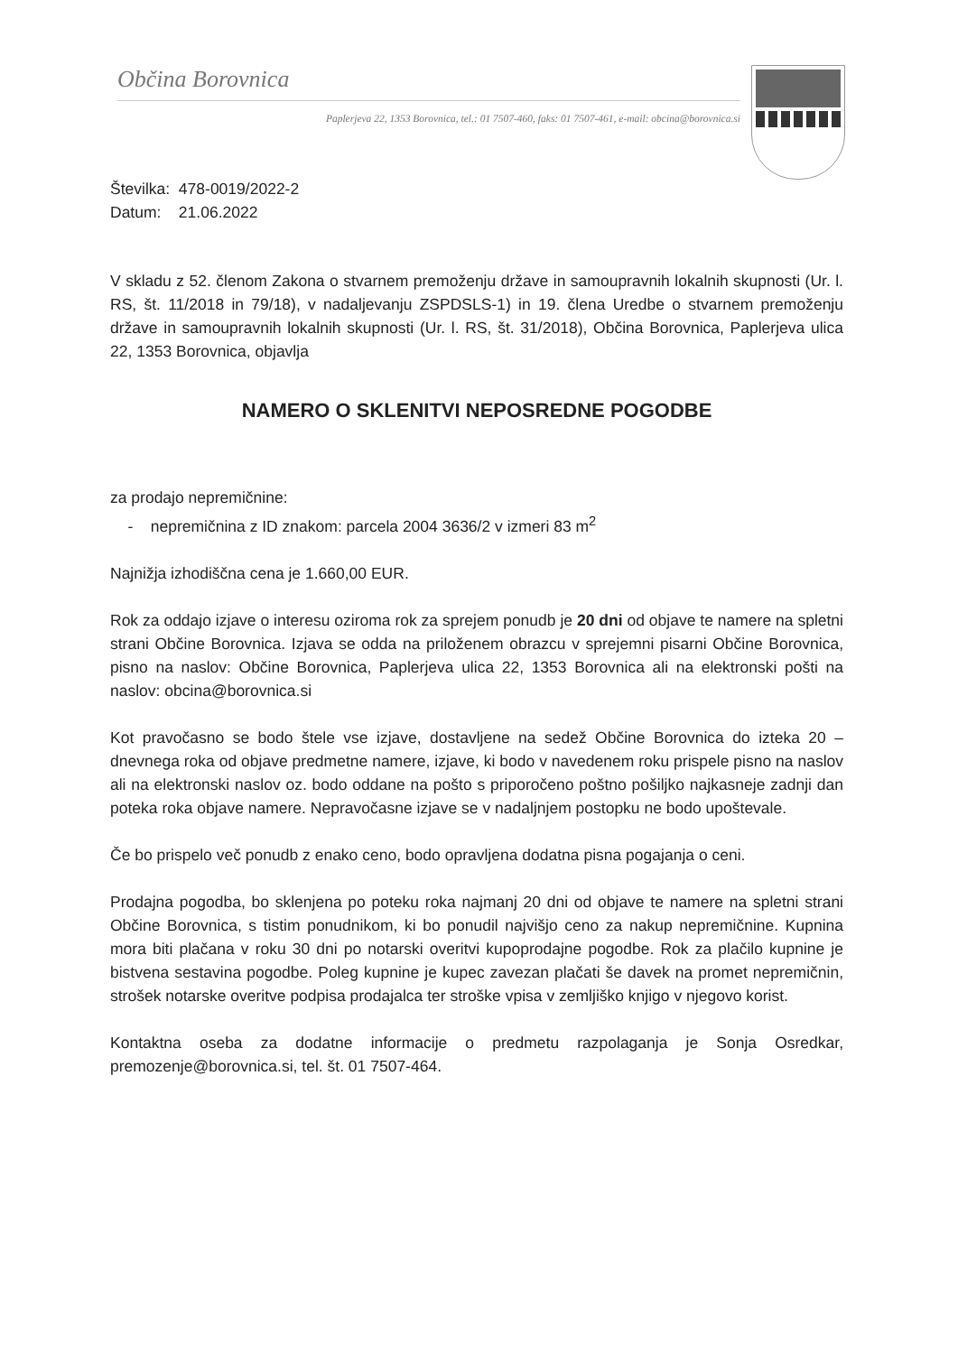Občina Borovnica
Paplerjeva 22, 1353 Borovnica, tel.: 01 7507-460, faks: 01 7507-461, e-mail: obcina@borovnica.si
Številka: 478-0019/2022-2
Datum: 21.06.2022
V skladu z 52. členom Zakona o stvarnem premoženju države in samoupravnih lokalnih skupnosti (Ur. l. RS, št. 11/2018 in 79/18), v nadaljevanju ZSPDSLS-1) in 19. člena Uredbe o stvarnem premoženju države in samoupravnih lokalnih skupnosti (Ur. l. RS, št. 31/2018), Občina Borovnica, Paplerjeva ulica 22, 1353 Borovnica, objavlja
NAMERO O SKLENITVI NEPOSREDNE POGODBE
za prodajo nepremičnine:
- nepremičnina z ID znakom: parcela 2004 3636/2 v izmeri 83 m<sup>2</sup>
Najnižja izhodiščna cena je 1.660,00 EUR.
Rok za oddajo izjave o interesu oziroma rok za sprejem ponudb je 20 dni od objave te namere na spletni strani Občine Borovnica. Izjava se odda na priloženem obrazcu v sprejemni pisarni Občine Borovnica, pisno na naslov: Občine Borovnica, Paplerjeva ulica 22, 1353 Borovnica ali na elektronski pošti na naslov: obcina@borovnica.si
Kot pravočasno se bodo štele vse izjave, dostavljene na sedež Občine Borovnica do izteka 20 – dnevnega roka od objave predmetne namere, izjave, ki bodo v navedenem roku prispele pisno na naslov ali na elektronski naslov oz. bodo oddane na pošto s priporočeno poštno pošiljko najkasneje zadnji dan poteka roka objave namere. Nepravočasne izjave se v nadaljnjem postopku ne bodo upoštevale.
Če bo prispelo več ponudb z enako ceno, bodo opravljena dodatna pisna pogajanja o ceni.
Prodajna pogodba, bo sklenjena po poteku roka najmanj 20 dni od objave te namere na spletni strani Občine Borovnica, s tistim ponudnikom, ki bo ponudil najvišjo ceno za nakup nepremičnine. Kupnina mora biti plačana v roku 30 dni po notarski overitvi kupoprodajne pogodbe. Rok za plačilo kupnine je bistvena sestavina pogodbe. Poleg kupnine je kupec zavezan plačati še davek na promet nepremičnin, strošek notarske overitve podpisa prodajalca ter stroške vpisa v zemljiško knjigo v njegovo korist.
Kontaktna oseba za dodatne informacije o predmetu razpolaganja je Sonja Osredkar, premozenje@borovnica.si, tel. št. 01 7507-464.